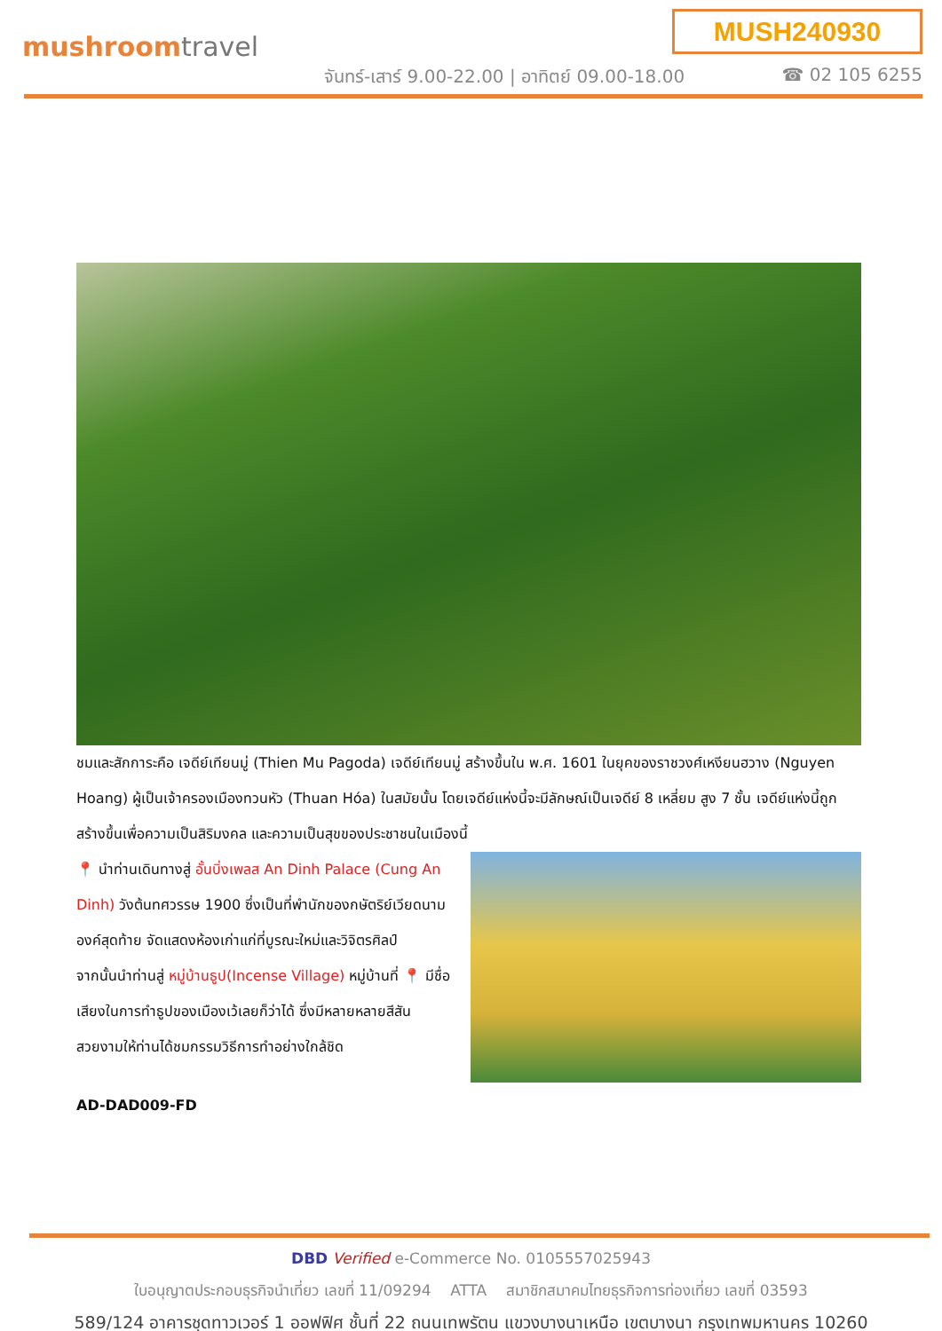mushroomtravel
MUSH240930
จันทร์-เสาร์ 9.00-22.00 | อาทิตย์ 09.00-18.00
☎ 02 105 6255
ชมและสักการะคือ เจดีย์เทียนมู่ (Thien Mu Pagoda) เจดีย์เทียนมู่ สร้างขึ้นใน พ.ศ. 1601 ในยุคของราชวงศ์เหงียนฮวาง (Nguyen Hoang) ผู้เป็นเจ้าครองเมืองทวนหัว (Thuan Hóa) ในสมัยนั้น โดยเจดีย์แห่งนี้จะมีลักษณ์เป็นเจดีย์ 8 เหลี่ยม สูง 7 ชั้น เจดีย์แห่งนี้ถูกสร้างขึ้นเพื่อความเป็นสิริมงคล และความเป็นสุขของประชาชนในเมืองนี้
📍 นำท่านเดินทางสู่ อั้นบิ่งเพลส An Dinh Palace (Cung An Dinh) วังต้นทศวรรษ 1900 ซึ่งเป็นที่พำนักของกษัตริย์เวียดนามองค์สุดท้าย จัดแสดงห้องเก่าแก่ที่บูรณะใหม่และวิจิตรศิลป์
จากนั้นนำท่านสู่ หมู่บ้านธูป(Incense Village) หมู่บ้านที่ 📍 มีชื่อเสียงในการทำธูปของเมืองเว้เลยก็ว่าได้ ซึ่งมีหลายหลายสีสันสวยงามให้ท่านได้ชมกรรมวิธีการทำอย่างใกล้ชิด
AD-DAD009-FD
DBD Verified e-Commerce No. 0105557025943
ใบอนุญาตประกอบธุรกิจนำเที่ยว เลขที่ 11/09294 ATTA สมาชิกสมาคมไทยธุรกิจการท่องเที่ยว เลขที่ 03593
589/124 อาคารชุดทาวเวอร์ 1 ออฟฟิศ ชั้นที่ 22 ถนนเทพรัตน แขวงบางนาเหนือ เขตบางนา กรุงเทพมหานคร 10260